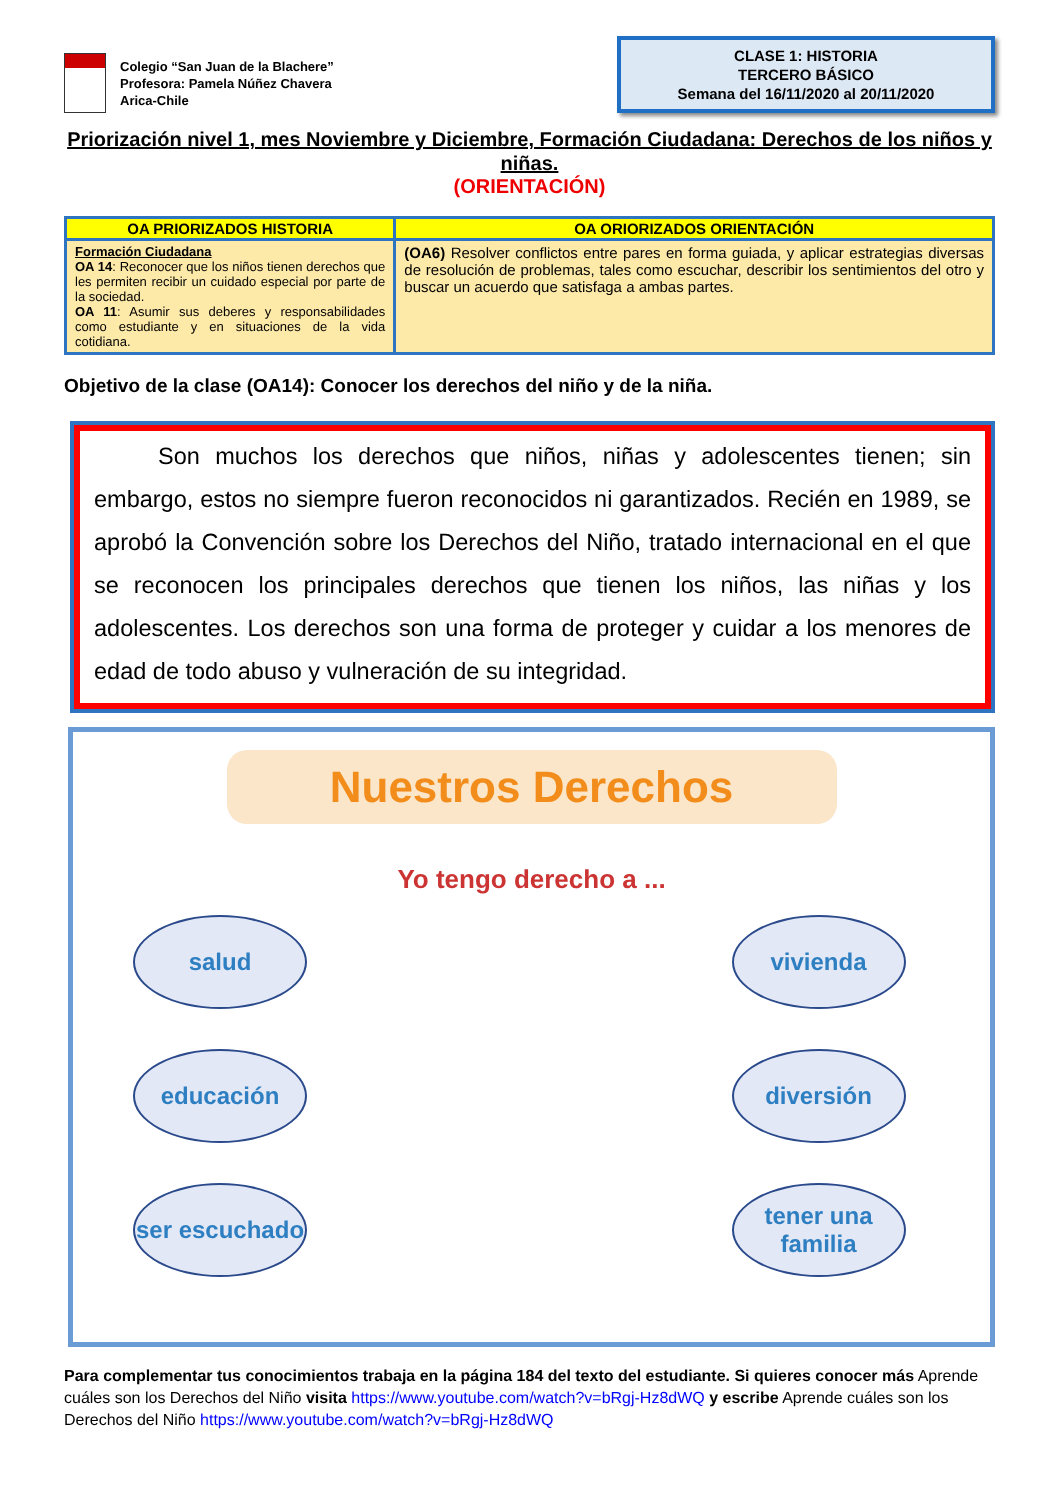Colegio “San Juan de la Blachere”
Profesora: Pamela Núñez Chavera
Arica-Chile
CLASE 1: HISTORIA
TERCERO BÁSICO
Semana del 16/11/2020 al 20/11/2020
Priorización nivel 1, mes Noviembre y Diciembre, Formación Ciudadana: Derechos de los niños y niñas.
(ORIENTACIÓN)
| OA PRIORIZADOS HISTORIA | OA ORIORIZADOS ORIENTACIÓN |
| --- | --- |
| Formación Ciudadana OA 14 : Reconocer que los niños tienen derechos que les permiten recibir un cuidado especial por parte de la sociedad. OA 11 : Asumir sus deberes y responsabilidades como estudiante y en situaciones de la vida cotidiana. | (OA6) Resolver conflictos entre pares en forma guiada, y aplicar estrategias diversas de resolución de problemas, tales como escuchar, describir los sentimientos del otro y buscar un acuerdo que satisfaga a ambas partes. |
Objetivo de la clase (OA14): Conocer los derechos del niño y de la niña.
Son muchos los derechos que niños, niñas y adolescentes tienen; sin embargo, estos no siempre fueron reconocidos ni garantizados. Recién en 1989, se aprobó la Convención sobre los Derechos del Niño, tratado internacional en el que se reconocen los principales derechos que tienen los niños, las niñas y los adolescentes. Los derechos son una forma de proteger y cuidar a los menores de edad de todo abuso y vulneración de su integridad.
Nuestros Derechos
Yo tengo derecho a ...
salud
vivienda
educación
diversión
ser escuchado
tener una familia
Para complementar tus conocimientos trabaja en la página 184 del texto del estudiante. Si quieres conocer más Aprende cuáles son los Derechos del Niño visita https://www.youtube.com/watch?v=bRgj-Hz8dWQ y escribe Aprende cuáles son los Derechos del Niño https://www.youtube.com/watch?v=bRgj-Hz8dWQ